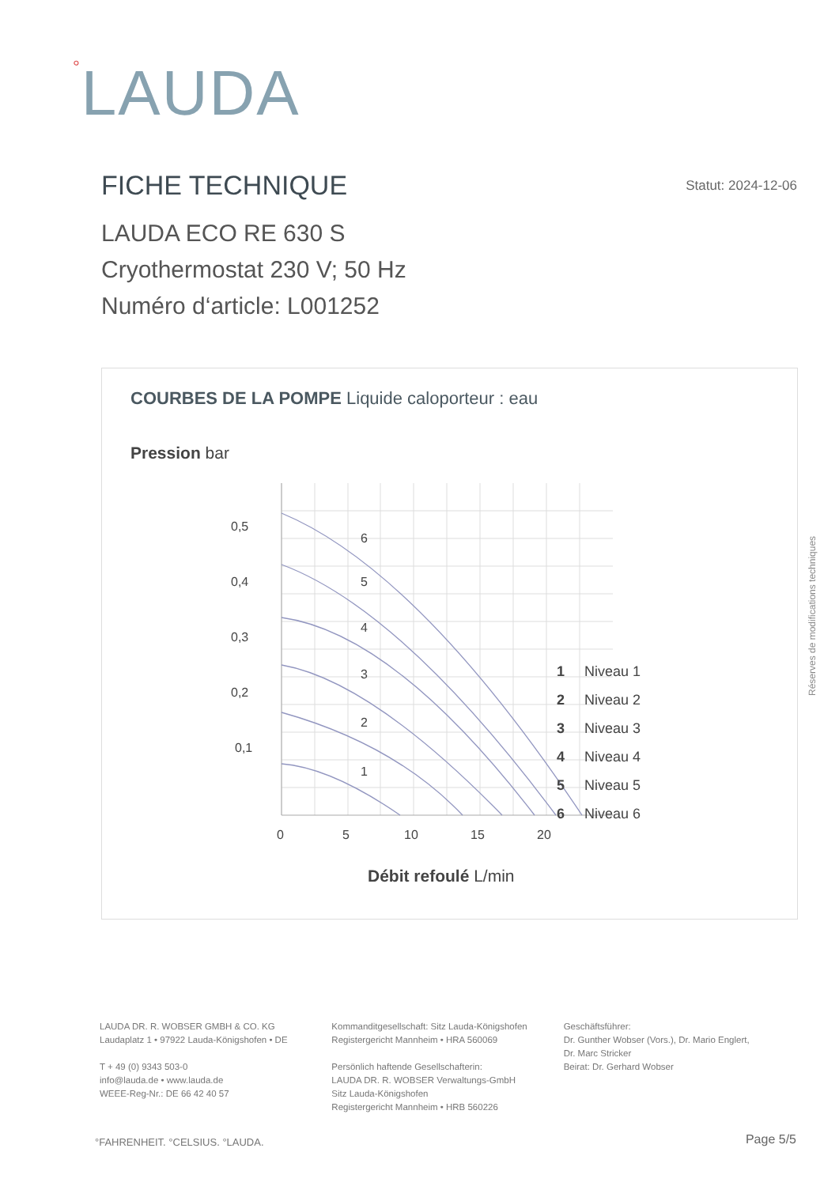°LAUDA
FICHE TECHNIQUE
Statut: 2024-12-06
LAUDA ECO RE 630 S
Cryothermostat 230 V; 50 Hz
Numéro d‘article: L001252
COURBES DE LA POMPE Liquide caloporteur : eau
Pression bar
0,5
0,4
0,3
0,2
0,1
0
5
10
15
20
6
5
4
3
2
1
1 Niveau 1
2 Niveau 2
3 Niveau 3
4 Niveau 4
5 Niveau 5
6 Niveau 6
Débit refoulé L/min
Réserves de modifications techniques
LAUDA DR. R. WOBSER GMBH & CO. KG
Laudaplatz 1 • 97922 Lauda-Königshofen • DE
T + 49 (0) 9343 503-0
info@lauda.de • www.lauda.de
WEEE-Reg-Nr.: DE 66 42 40 57
Kommanditgesellschaft: Sitz Lauda-Königshofen
Registergericht Mannheim • HRA 560069
Persönlich haftende Gesellschafterin:
LAUDA DR. R. WOBSER Verwaltungs-GmbH
Sitz Lauda-Königshofen
Registergericht Mannheim • HRB 560226
Geschäftsführer:
Dr. Gunther Wobser (Vors.), Dr. Mario Englert,
Dr. Marc Stricker
Beirat: Dr. Gerhard Wobser
°FAHRENHEIT. °CELSIUS. °LAUDA. Page 5/5